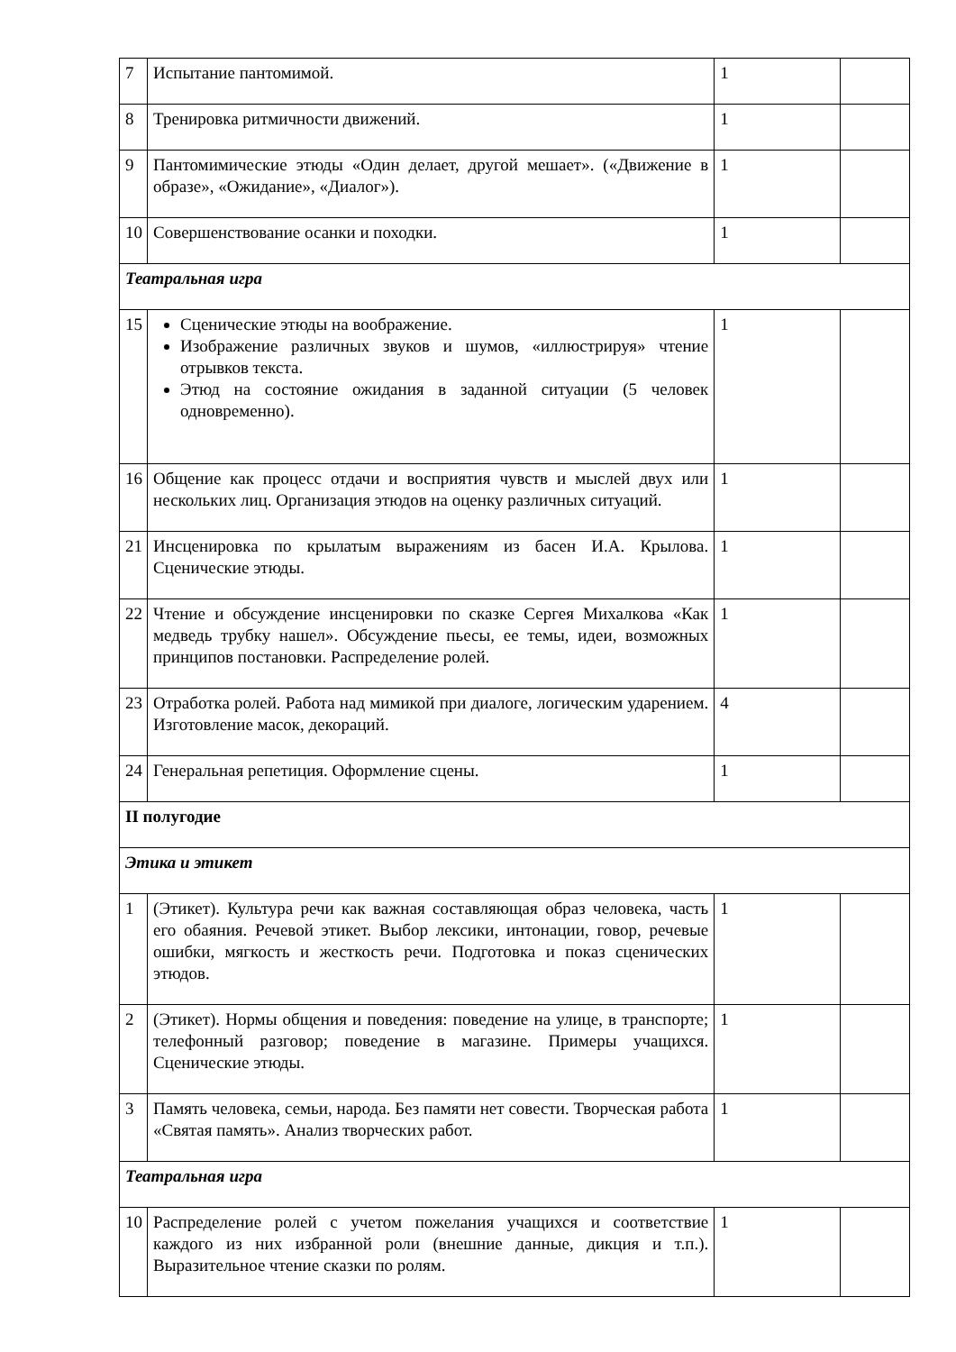| 7 | Испытание пантомимой. | 1 | |
| 8 | Тренировка ритмичности движений. | 1 | |
| 9 | Пантомимические этюды «Один делает, другой мешает». («Движение в образе», «Ожидание», «Диалог»). | 1 | |
| 10 | Совершенствование осанки и походки. | 1 | |
| Театральная игра | | | |
| 15 | Сценические этюды на воображение. Изображение различных звуков и шумов, «иллюстрируя» чтение отрывков текста. Этюд на состояние ожидания в заданной ситуации (5 человек одновременно). | 1 | |
| 16 | Общение как процесс отдачи и восприятия чувств и мыслей двух или нескольких лиц. Организация этюдов на оценку различных ситуаций. | 1 | |
| 21 | Инсценировка по крылатым выражениям из басен И.А. Крылова. Сценические этюды. | 1 | |
| 22 | Чтение и обсуждение инсценировки по сказке Сергея Михалкова «Как медведь трубку нашел». Обсуждение пьесы, ее темы, идеи, возможных принципов постановки. Распределение ролей. | 1 | |
| 23 | Отработка ролей. Работа над мимикой при диалоге, логическим ударением. Изготовление масок, декораций. | 4 | |
| 24 | Генеральная репетиция. Оформление сцены. | 1 | |
| II полугодие | | | |
| Этика и этикет | | | |
| 1 | (Этикет). Культура речи как важная составляющая образ человека, часть его обаяния. Речевой этикет. Выбор лексики, интонации, говор, речевые ошибки, мягкость и жесткость речи. Подготовка и показ сценических этюдов. | 1 | |
| 2 | (Этикет). Нормы общения и поведения: поведение на улице, в транспорте; телефонный разговор; поведение в магазине. Примеры учащихся. Сценические этюды. | 1 | |
| 3 | Память человека, семьи, народа. Без памяти нет совести. Творческая работа «Святая память». Анализ творческих работ. | 1 | |
| Театральная игра | | | |
| 10 | Распределение ролей с учетом пожелания учащихся и соответствие каждого из них избранной роли (внешние данные, дикция и т.п.). Выразительное чтение сказки по ролям. | 1 | |